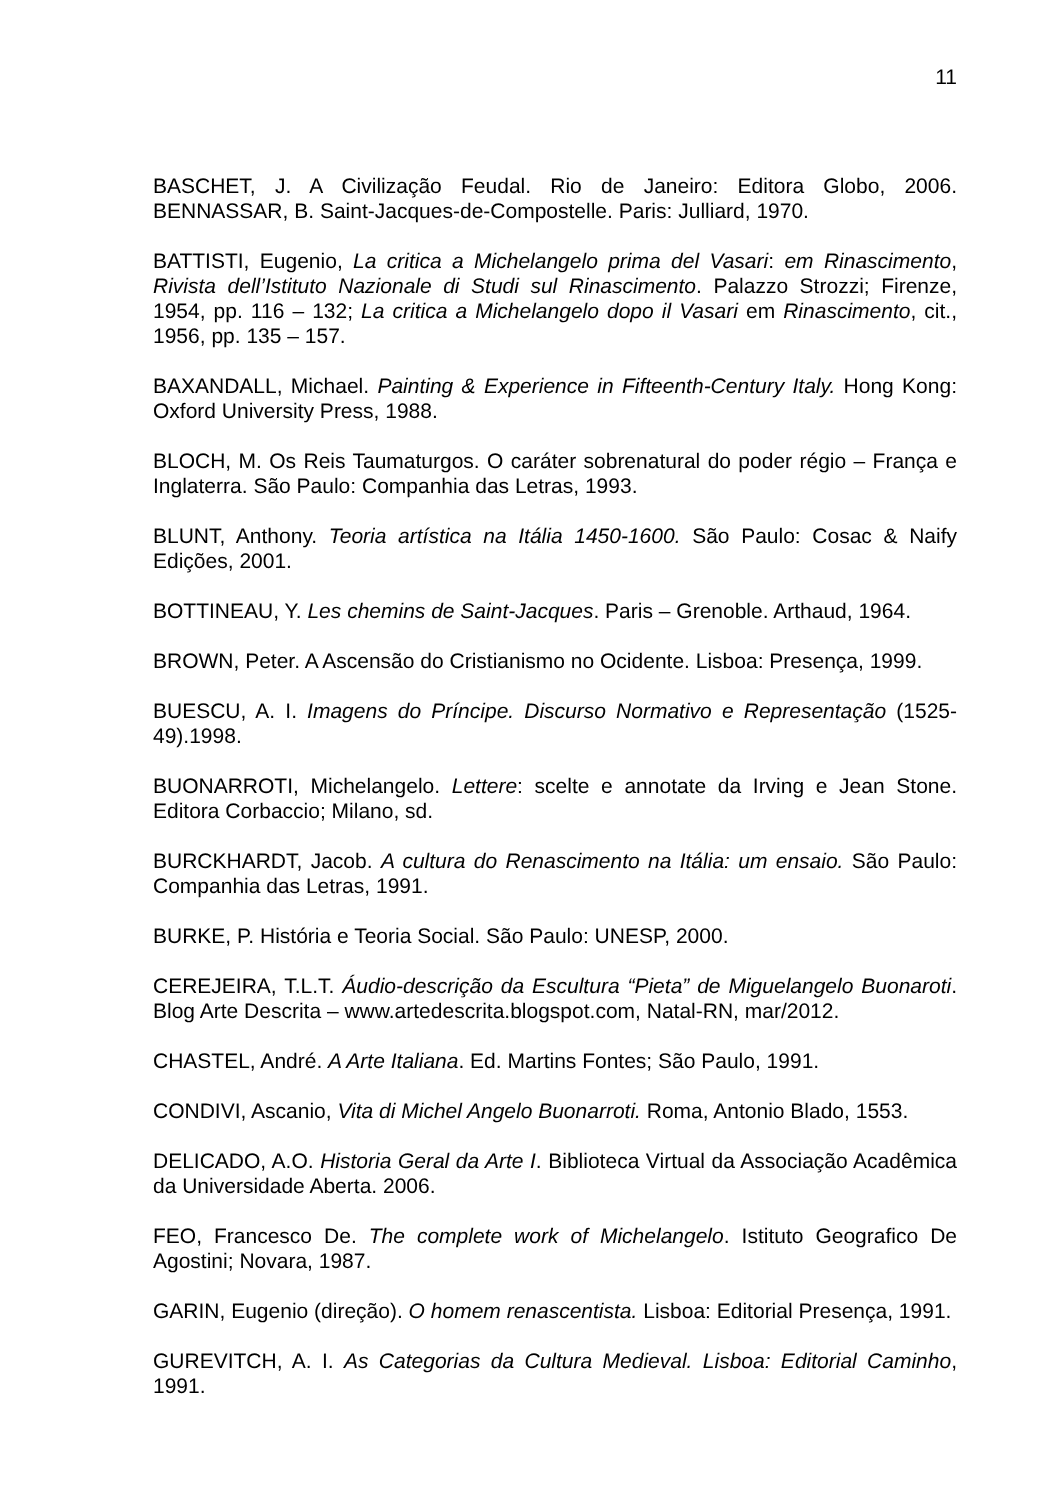11
BASCHET, J. A Civilização Feudal. Rio de Janeiro: Editora Globo, 2006. BENNASSAR, B. Saint-Jacques-de-Compostelle. Paris: Julliard, 1970.
BATTISTI, Eugenio, La critica a Michelangelo prima del Vasari: em Rinascimento, Rivista dell’Istituto Nazionale di Studi sul Rinascimento. Palazzo Strozzi; Firenze, 1954, pp. 116 – 132; La critica a Michelangelo dopo il Vasari em Rinascimento, cit., 1956, pp. 135 – 157.
BAXANDALL, Michael. Painting & Experience in Fifteenth-Century Italy. Hong Kong: Oxford University Press, 1988.
BLOCH, M. Os Reis Taumaturgos. O caráter sobrenatural do poder régio – França e Inglaterra. São Paulo: Companhia das Letras, 1993.
BLUNT, Anthony. Teoria artística na Itália 1450-1600. São Paulo: Cosac & Naify Edições, 2001.
BOTTINEAU, Y. Les chemins de Saint-Jacques. Paris – Grenoble. Arthaud, 1964.
BROWN, Peter. A Ascensão do Cristianismo no Ocidente. Lisboa: Presença, 1999.
BUESCU, A. I. Imagens do Príncipe. Discurso Normativo e Representação (1525-49).1998.
BUONARROTI, Michelangelo. Lettere: scelte e annotate da Irving e Jean Stone. Editora Corbaccio; Milano, sd.
BURCKHARDT, Jacob. A cultura do Renascimento na Itália: um ensaio. São Paulo: Companhia das Letras, 1991.
BURKE, P. História e Teoria Social. São Paulo: UNESP, 2000.
CEREJEIRA, T.L.T. Áudio-descrição da Escultura “Pieta” de Miguelangelo Buonaroti. Blog Arte Descrita – www.artedescrita.blogspot.com, Natal-RN, mar/2012.
CHASTEL, André. A Arte Italiana. Ed. Martins Fontes; São Paulo, 1991.
CONDIVI, Ascanio, Vita di Michel Angelo Buonarroti. Roma, Antonio Blado, 1553.
DELICADO, A.O. Historia Geral da Arte I. Biblioteca Virtual da Associação Acadêmica da Universidade Aberta. 2006.
FEO, Francesco De. The complete work of Michelangelo. Istituto Geografico De Agostini; Novara, 1987.
GARIN, Eugenio (direção). O homem renascentista. Lisboa: Editorial Presença, 1991.
GUREVITCH, A. I. As Categorias da Cultura Medieval. Lisboa: Editorial Caminho, 1991.